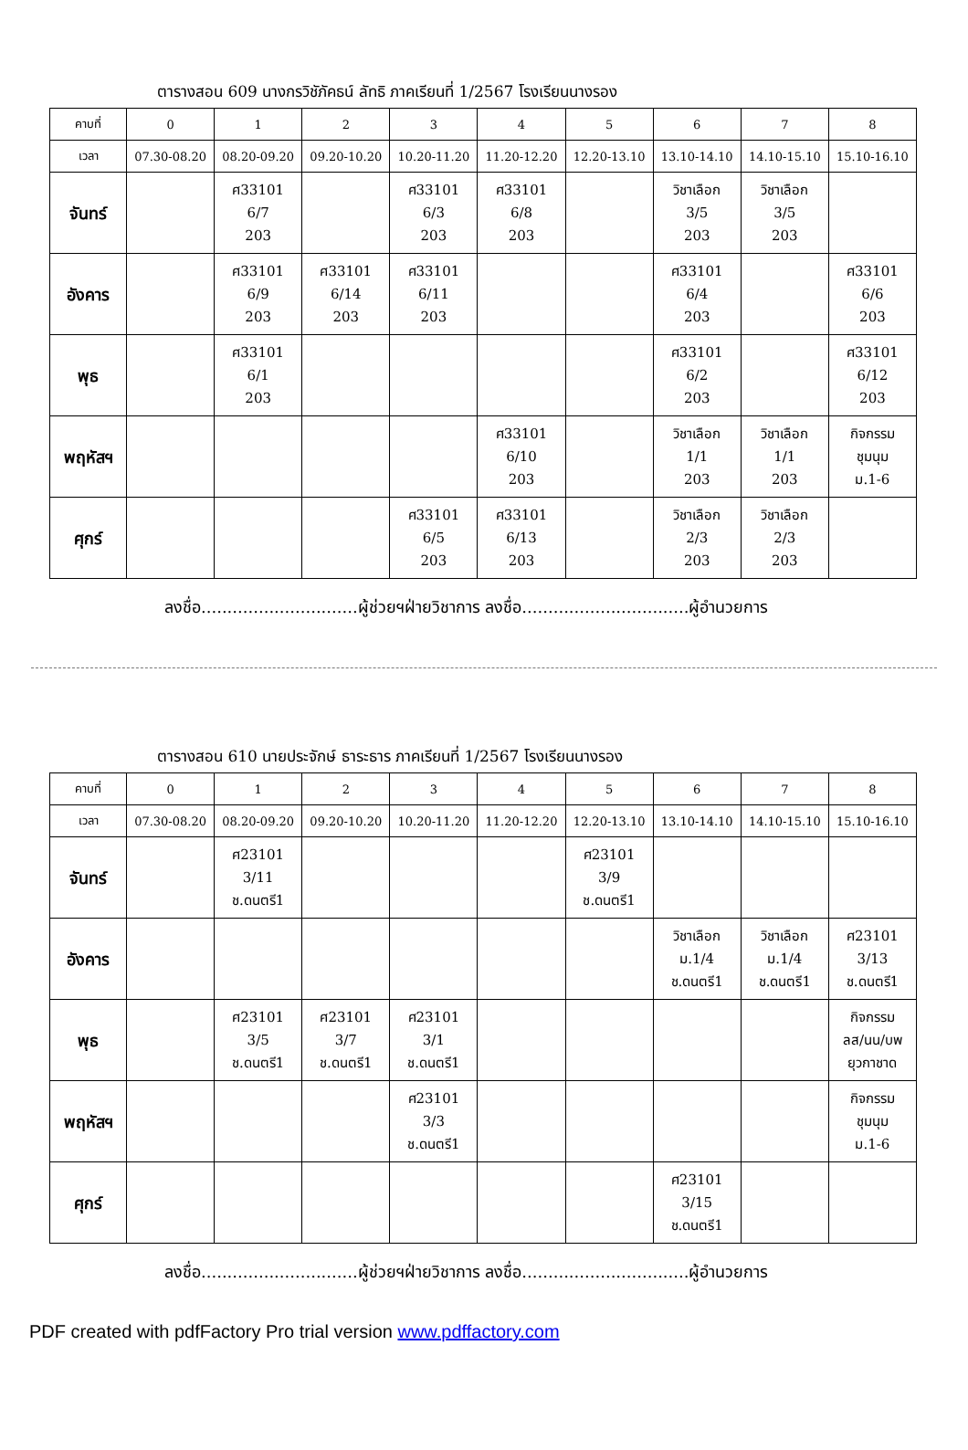ตารางสอน 609 นางกรวิชัภัคธน์ ลัทธิ ภาคเรียนที่ 1/2567 โรงเรียนนางรอง
| คาบที่ | 0 | 1 | 2 | 3 | 4 | 5 | 6 | 7 | 8 |
| --- | --- | --- | --- | --- | --- | --- | --- | --- | --- |
| เวลา | 07.30-08.20 | 08.20-09.20 | 09.20-10.20 | 10.20-11.20 | 11.20-12.20 | 12.20-13.10 | 13.10-14.10 | 14.10-15.10 | 15.10-16.10 |
| จันทร์ | | ศ33101 6/7 203 | | ศ33101 6/3 203 | ศ33101 6/8 203 | | วิชาเลือก 3/5 203 | วิชาเลือก 3/5 203 | |
| อังคาร | | ศ33101 6/9 203 | ศ33101 6/14 203 | ศ33101 6/11 203 | | | ศ33101 6/4 203 | | ศ33101 6/6 203 |
| พุธ | | ศ33101 6/1 203 | | | | | ศ33101 6/2 203 | | ศ33101 6/12 203 |
| พฤหัสฯ | | | | | ศ33101 6/10 203 | | วิชาเลือก 1/1 203 | วิชาเลือก 1/1 203 | กิจกรรม ชุมนุม ม.1-6 |
| ศุกร์ | | | | ศ33101 6/5 203 | ศ33101 6/13 203 | | วิชาเลือก 2/3 203 | วิชาเลือก 2/3 203 | |
ลงชื่อ..............................ผู้ช่วยฯฝ่ายวิชาการ ลงชื่อ................................ผู้อำนวยการ
ตารางสอน 610 นายประจักษ์ ธาระธาร ภาคเรียนที่ 1/2567 โรงเรียนนางรอง
| คาบที่ | 0 | 1 | 2 | 3 | 4 | 5 | 6 | 7 | 8 |
| --- | --- | --- | --- | --- | --- | --- | --- | --- | --- |
| เวลา | 07.30-08.20 | 08.20-09.20 | 09.20-10.20 | 10.20-11.20 | 11.20-12.20 | 12.20-13.10 | 13.10-14.10 | 14.10-15.10 | 15.10-16.10 |
| จันทร์ | | ศ23101 3/11 ช.ดนตรี1 | | | | ศ23101 3/9 ช.ดนตรี1 | | | |
| อังคาร | | | | | | | วิชาเลือก ม.1/4 ช.ดนตรี1 | วิชาเลือก ม.1/4 ช.ดนตรี1 | ศ23101 3/13 ช.ดนตรี1 |
| พุธ | | ศ23101 3/5 ช.ดนตรี1 | ศ23101 3/7 ช.ดนตรี1 | ศ23101 3/1 ช.ดนตรี1 | | | | | กิจกรรม ลส/นน/บพ ยุวกาชาด |
| พฤหัสฯ | | | | ศ23101 3/3 ช.ดนตรี1 | | | | | กิจกรรม ชุมนุม ม.1-6 |
| ศุกร์ | | | | | | | ศ23101 3/15 ช.ดนตรี1 | | |
ลงชื่อ..............................ผู้ช่วยฯฝ่ายวิชาการ ลงชื่อ................................ผู้อำนวยการ
PDF created with pdfFactory Pro trial version www.pdffactory.com